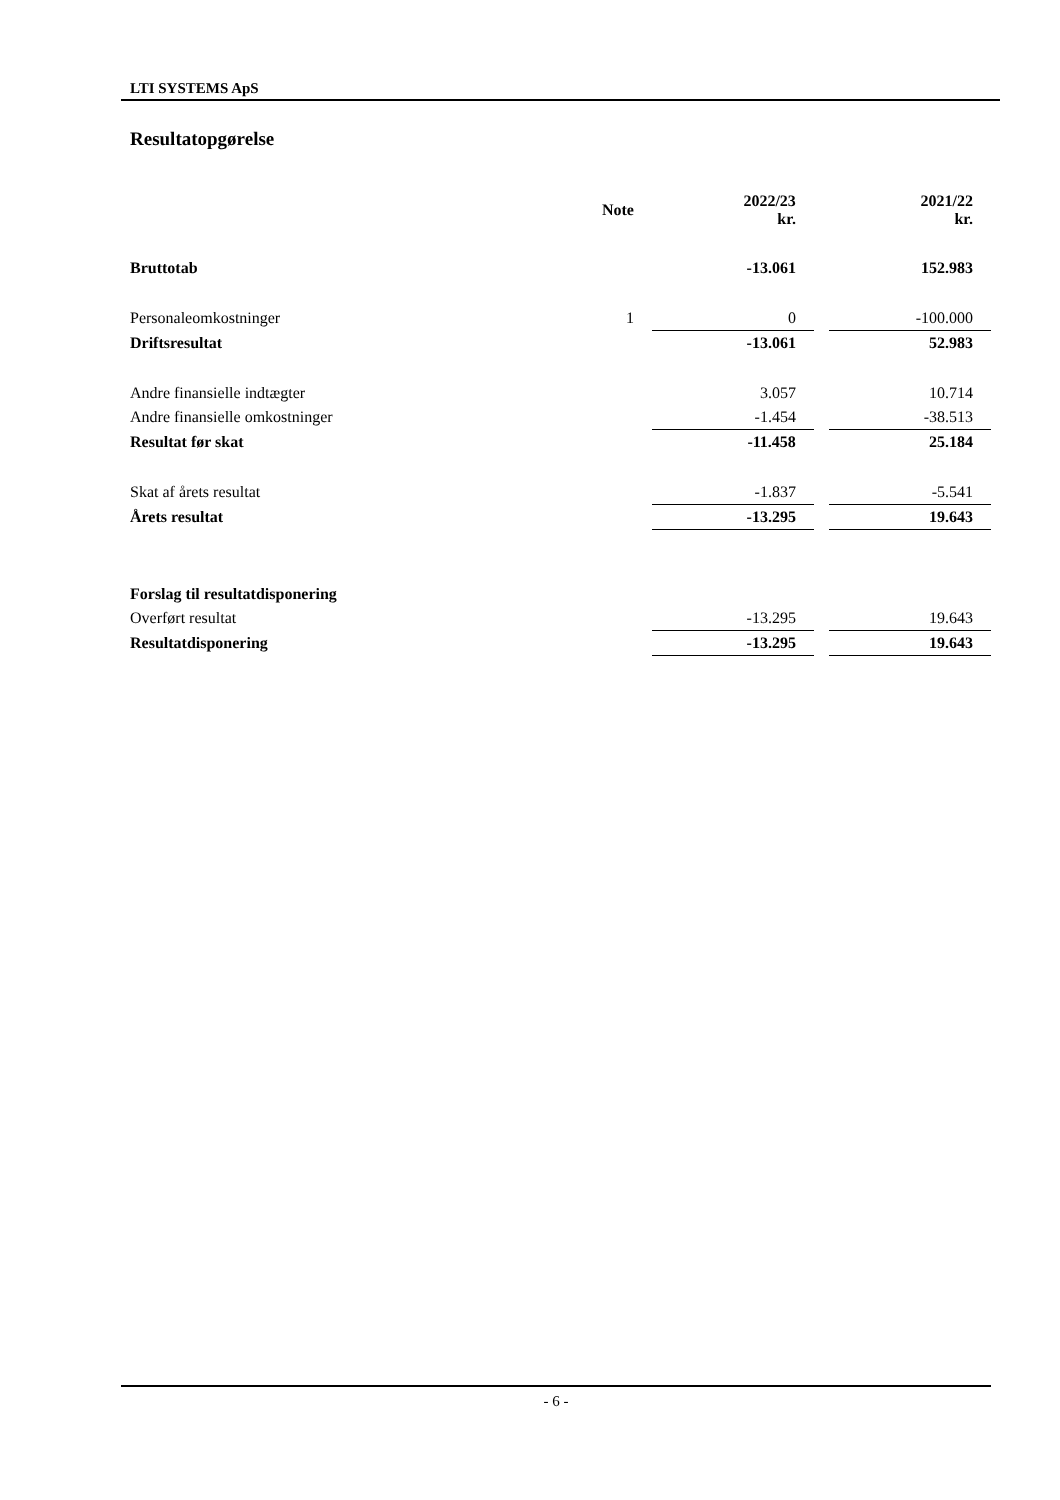LTI SYSTEMS ApS
Resultatopgørelse
| | Note | 2022/23 kr. | | 2021/22 kr. |
| --- | --- | --- | --- | --- |
| Bruttotab | | -13.061 | | 152.983 |
| Personaleomkostninger | 1 | 0 | | -100.000 |
| Driftsresultat | | -13.061 | | 52.983 |
| Andre finansielle indtægter | | 3.057 | | 10.714 |
| Andre finansielle omkostninger | | -1.454 | | -38.513 |
| Resultat før skat | | -11.458 | | 25.184 |
| Skat af årets resultat | | -1.837 | | -5.541 |
| Årets resultat | | -13.295 | | 19.643 |
| Forslag til resultatdisponering | | | | |
| Overført resultat | | -13.295 | | 19.643 |
| Resultatdisponering | | -13.295 | | 19.643 |
- 6 -